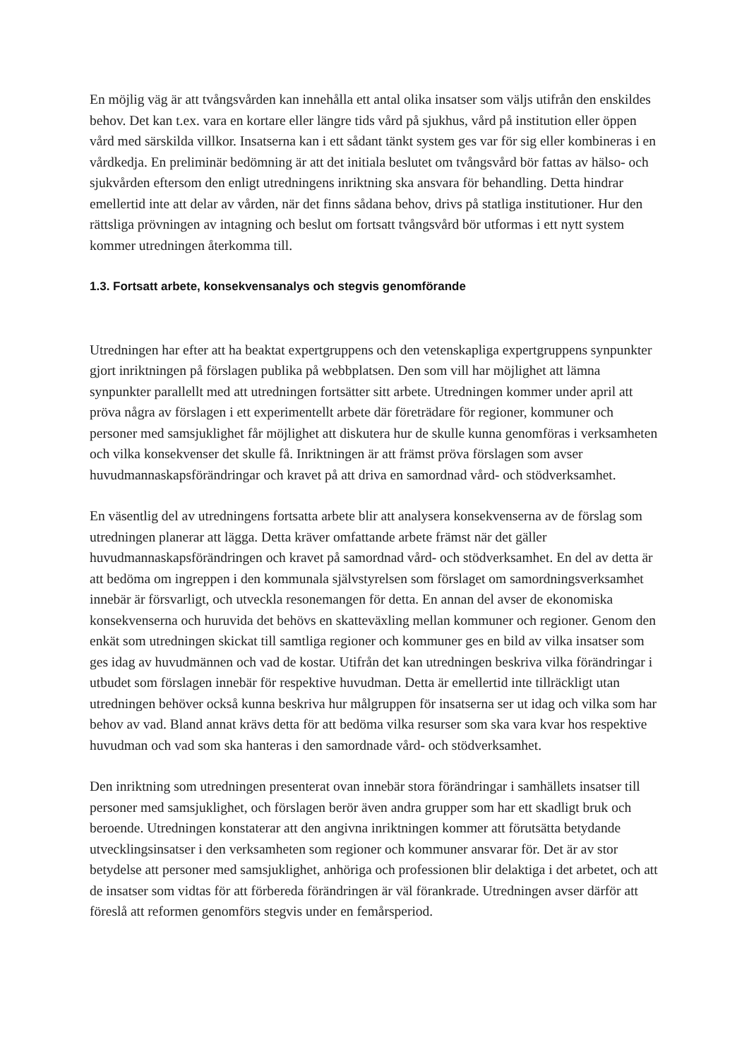En möjlig väg är att tvångsvården kan innehålla ett antal olika insatser som väljs utifrån den enskildes behov. Det kan t.ex. vara en kortare eller längre tids vård på sjukhus, vård på institution eller öppen vård med särskilda villkor. Insatserna kan i ett sådant tänkt system ges var för sig eller kombineras i en vårdkedja. En preliminär bedömning är att det initiala beslutet om tvångsvård bör fattas av hälso- och sjukvården eftersom den enligt utredningens inriktning ska ansvara för behandling. Detta hindrar emellertid inte att delar av vården, när det finns sådana behov, drivs på statliga institutioner. Hur den rättsliga prövningen av intagning och beslut om fortsatt tvångsvård bör utformas i ett nytt system kommer utredningen återkomma till.
1.3. Fortsatt arbete, konsekvensanalys och stegvis genomförande
Utredningen har efter att ha beaktat expertgruppens och den vetenskapliga expertgruppens synpunkter gjort inriktningen på förslagen publika på webbplatsen. Den som vill har möjlighet att lämna synpunkter parallellt med att utredningen fortsätter sitt arbete. Utredningen kommer under april att pröva några av förslagen i ett experimentellt arbete där företrädare för regioner, kommuner och personer med samsjuklighet får möjlighet att diskutera hur de skulle kunna genomföras i verksamheten och vilka konsekvenser det skulle få. Inriktningen är att främst pröva förslagen som avser huvudmannaskapsförändringar och kravet på att driva en samordnad vård- och stödverksamhet.
En väsentlig del av utredningens fortsatta arbete blir att analysera konsekvenserna av de förslag som utredningen planerar att lägga. Detta kräver omfattande arbete främst när det gäller huvudmannaskapsförändringen och kravet på samordnad vård- och stödverksamhet. En del av detta är att bedöma om ingreppen i den kommunala självstyrelsen som förslaget om samordningsverksamhet innebär är försvarligt, och utveckla resonemangen för detta. En annan del avser de ekonomiska konsekvenserna och huruvida det behövs en skatteväxling mellan kommuner och regioner. Genom den enkät som utredningen skickat till samtliga regioner och kommuner ges en bild av vilka insatser som ges idag av huvudmännen och vad de kostar. Utifrån det kan utredningen beskriva vilka förändringar i utbudet som förslagen innebär för respektive huvudman. Detta är emellertid inte tillräckligt utan utredningen behöver också kunna beskriva hur målgruppen för insatserna ser ut idag och vilka som har behov av vad. Bland annat krävs detta för att bedöma vilka resurser som ska vara kvar hos respektive huvudman och vad som ska hanteras i den samordnade vård- och stödverksamhet.
Den inriktning som utredningen presenterat ovan innebär stora förändringar i samhällets insatser till personer med samsjuklighet, och förslagen berör även andra grupper som har ett skadligt bruk och beroende. Utredningen konstaterar att den angivna inriktningen kommer att förutsätta betydande utvecklingsinsatser i den verksamheten som regioner och kommuner ansvarar för. Det är av stor betydelse att personer med samsjuklighet, anhöriga och professionen blir delaktiga i det arbetet, och att de insatser som vidtas för att förbereda förändringen är väl förankrade. Utredningen avser därför att föreslå att reformen genomförs stegvis under en femårsperiod.